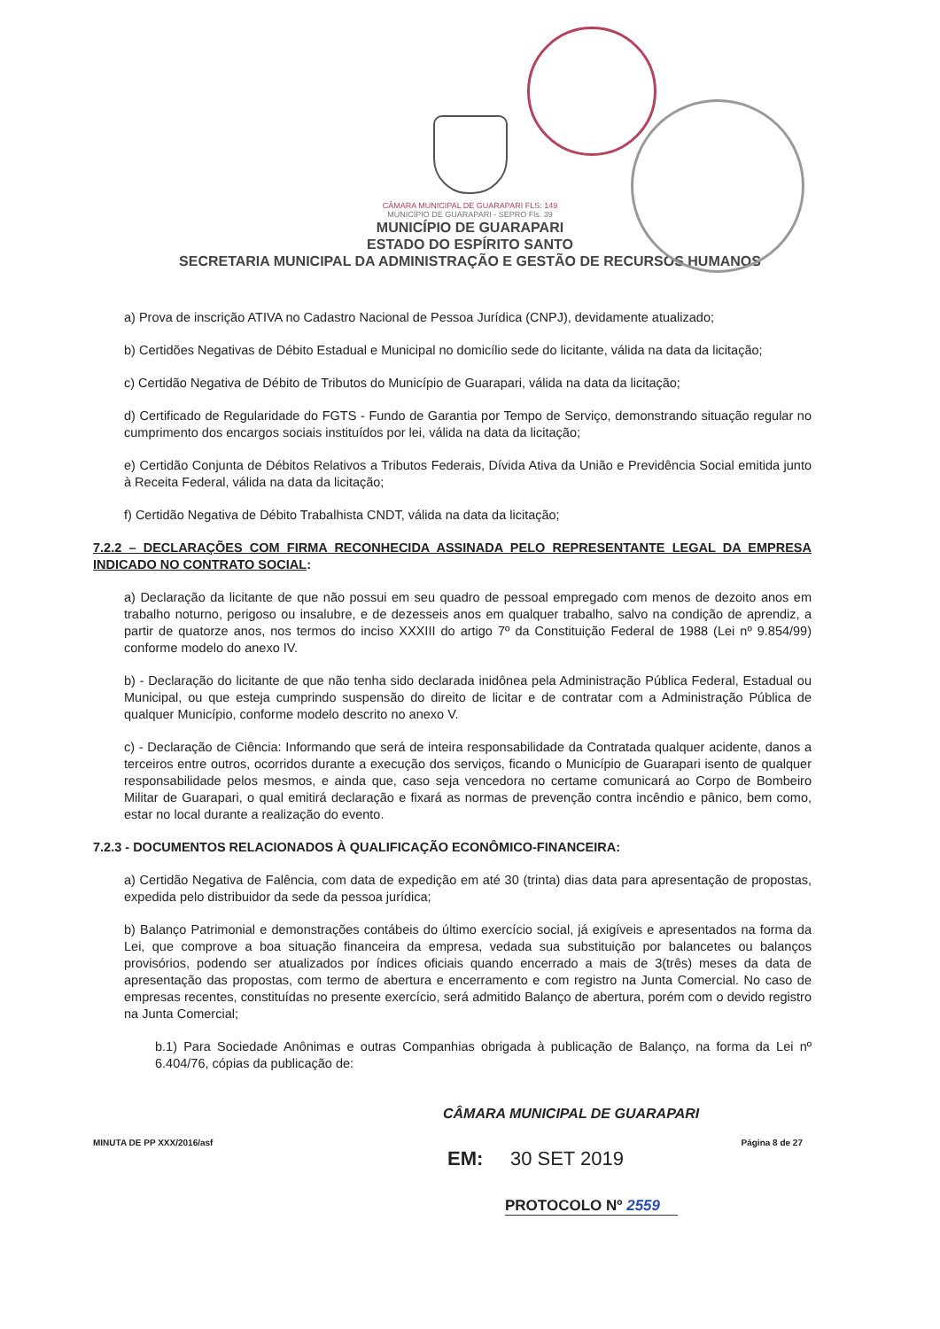CÂMARA MUNICIPAL DE GUARAPARI FLS: 149
MUNICÍPIO DE GUARAPARI - SEPRO Fls. 39
MUNICÍPIO DE GUARAPARI
ESTADO DO ESPÍRITO SANTO
SECRETARIA MUNICIPAL DA ADMINISTRAÇÃO E GESTÃO DE RECURSOS HUMANOS
a) Prova de inscrição ATIVA no Cadastro Nacional de Pessoa Jurídica (CNPJ), devidamente atualizado;
b) Certidões Negativas de Débito Estadual e Municipal no domicílio sede do licitante, válida na data da licitação;
c) Certidão Negativa de Débito de Tributos do Município de Guarapari, válida na data da licitação;
d) Certificado de Regularidade do FGTS - Fundo de Garantia por Tempo de Serviço, demonstrando situação regular no cumprimento dos encargos sociais instituídos por lei, válida na data da licitação;
e) Certidão Conjunta de Débitos Relativos a Tributos Federais, Dívida Ativa da União e Previdência Social emitida junto à Receita Federal, válida na data da licitação;
f) Certidão Negativa de Débito Trabalhista CNDT, válida na data da licitação;
7.2.2 – DECLARAÇÕES COM FIRMA RECONHECIDA ASSINADA PELO REPRESENTANTE LEGAL DA EMPRESA INDICADO NO CONTRATO SOCIAL:
a) Declaração da licitante de que não possui em seu quadro de pessoal empregado com menos de dezoito anos em trabalho noturno, perigoso ou insalubre, e de dezesseis anos em qualquer trabalho, salvo na condição de aprendiz, a partir de quatorze anos, nos termos do inciso XXXIII do artigo 7º da Constituição Federal de 1988 (Lei nº 9.854/99) conforme modelo do anexo IV.
b) - Declaração do licitante de que não tenha sido declarada inidônea pela Administração Pública Federal, Estadual ou Municipal, ou que esteja cumprindo suspensão do direito de licitar e de contratar com a Administração Pública de qualquer Município, conforme modelo descrito no anexo V.
c) - Declaração de Ciência: Informando que será de inteira responsabilidade da Contratada qualquer acidente, danos a terceiros entre outros, ocorridos durante a execução dos serviços, ficando o Município de Guarapari isento de qualquer responsabilidade pelos mesmos, e ainda que, caso seja vencedora no certame comunicará ao Corpo de Bombeiro Militar de Guarapari, o qual emitirá declaração e fixará as normas de prevenção contra incêndio e pânico, bem como, estar no local durante a realização do evento.
7.2.3 - DOCUMENTOS RELACIONADOS À QUALIFICAÇÃO ECONÔMICO-FINANCEIRA:
a) Certidão Negativa de Falência, com data de expedição em até 30 (trinta) dias data para apresentação de propostas, expedida pelo distribuidor da sede da pessoa jurídica;
b) Balanço Patrimonial e demonstrações contábeis do último exercício social, já exigíveis e apresentados na forma da Lei, que comprove a boa situação financeira da empresa, vedada sua substituição por balancetes ou balanços provisórios, podendo ser atualizados por índices oficiais quando encerrado a mais de 3(três) meses da data de apresentação das propostas, com termo de abertura e encerramento e com registro na Junta Comercial. No caso de empresas recentes, constituídas no presente exercício, será admitido Balanço de abertura, porém com o devido registro na Junta Comercial;
b.1) Para Sociedade Anônimas e outras Companhias obrigada à publicação de Balanço, na forma da Lei nº 6.404/76, cópias da publicação de:
CÂMARA MUNICIPAL DE GUARAPARI
MINUTA DE PP XXX/2016/asf Página 8 de 27
EM: 30 SET 2019
PROTOCOLO Nº 2559